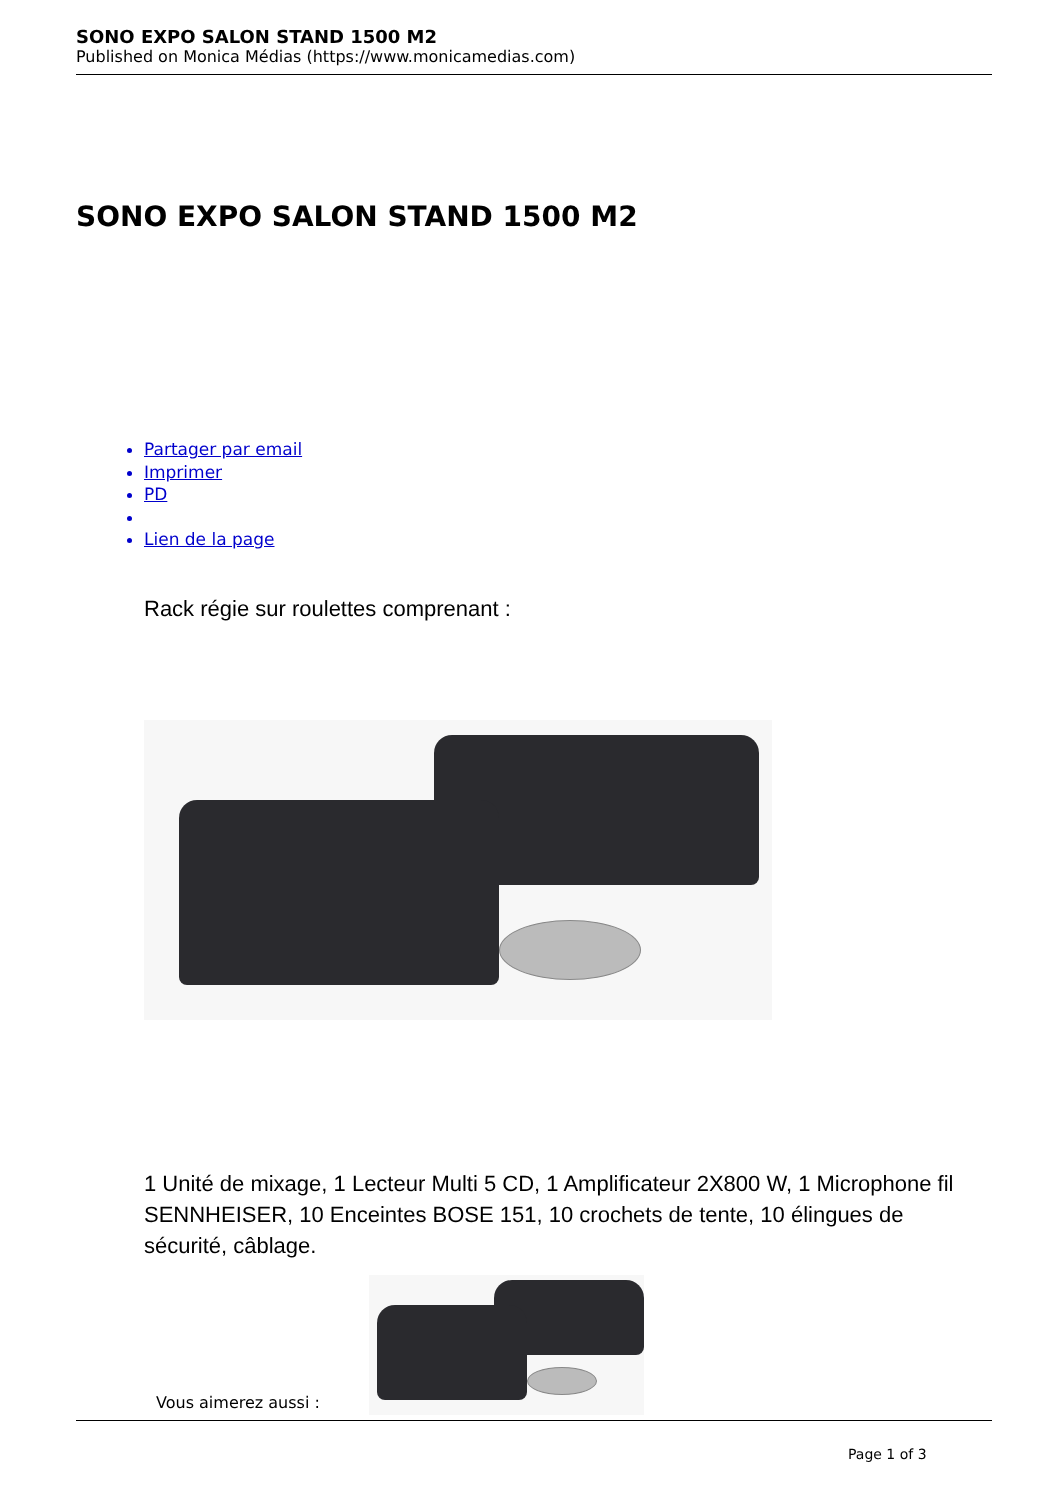SONO EXPO SALON STAND 1500 M2
Published on Monica Médias (https://www.monicamedias.com)
SONO EXPO SALON STAND 1500 M2
Partager par email
Imprimer
PD
Lien de la page
Rack régie sur roulettes comprenant :
1 Unité de mixage, 1 Lecteur Multi 5 CD, 1 Amplificateur 2X800 W, 1 Microphone fil SENNHEISER, 10 Enceintes BOSE 151, 10 crochets de tente, 10 élingues de sécurité, câblage.
Vous aimerez aussi :
Page 1 of 3